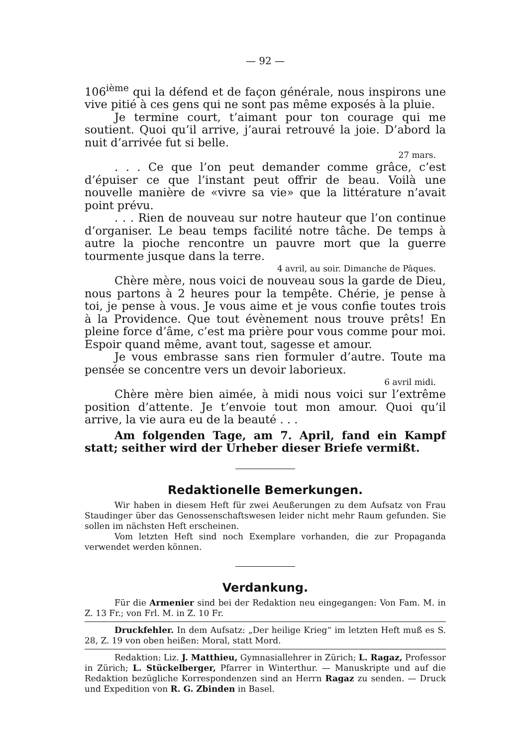— 92 —
106<sup>ième</sup> qui la défend et de façon générale, nous inspirons une vive pitié à ces gens qui ne sont pas même exposés à la pluie.
Je termine court, t’aimant pour ton courage qui me soutient. Quoi qu’il arrive, j’aurai retrouvé la joie. D’abord la nuit d’arrivée fut si belle.
27 mars.
. . . Ce que l’on peut demander comme grâce, c’est d’épuiser ce que l’instant peut offrir de beau. Voilà une nouvelle manière de «vivre sa vie» que la littérature n’avait point prévu.
. . . Rien de nouveau sur notre hauteur que l’on continue d’organiser. Le beau temps facilité notre tâche. De temps à autre la pioche rencontre un pauvre mort que la guerre tourmente jusque dans la terre.
4 avril, au soir. Dimanche de Pâques.
Chère mère, nous voici de nouveau sous la garde de Dieu, nous partons à 2 heures pour la tempête. Chérie, je pense à toi, je pense à vous. Je vous aime et je vous confie toutes trois à la Providence. Que tout évènement nous trouve prêts! En pleine force d’âme, c’est ma prière pour vous comme pour moi. Espoir quand même, avant tout, sagesse et amour.
Je vous embrasse sans rien formuler d’autre. Toute ma pensée se concentre vers un devoir laborieux.
6 avril midi.
Chère mère bien aimée, à midi nous voici sur l’extrême position d’attente. Je t’envoie tout mon amour. Quoi qu’il arrive, la vie aura eu de la beauté . . .
Am folgenden Tage, am 7. April, fand ein Kampf statt; seither wird der Urheber dieser Briefe vermißt.
Redaktionelle Bemerkungen.
Wir haben in diesem Heft für zwei Aeußerungen zu dem Aufsatz von Frau Staudinger über das Genossenschaftswesen leider nicht mehr Raum gefunden. Sie sollen im nächsten Heft erscheinen.
Vom letzten Heft sind noch Exemplare vorhanden, die zur Propaganda verwendet werden können.
Verdankung.
Für die Armenier sind bei der Redaktion neu eingegangen: Von Fam. M. in Z. 13 Fr.; von Frl. M. in Z. 10 Fr.
Druckfehler. In dem Aufsatz: „Der heilige Krieg“ im letzten Heft muß es S. 28, Z. 19 von oben heißen: Moral, statt Mord.
Redaktion: Liz. J. Matthieu, Gymnasiallehrer in Zürich; L. Ragaz, Professor in Zürich; L. Stückelberger, Pfarrer in Winterthur. — Manuskripte und auf die Redaktion bezügliche Korrespondenzen sind an Herrn Ragaz zu senden. — Druck und Expedition von R. G. Zbinden in Basel.